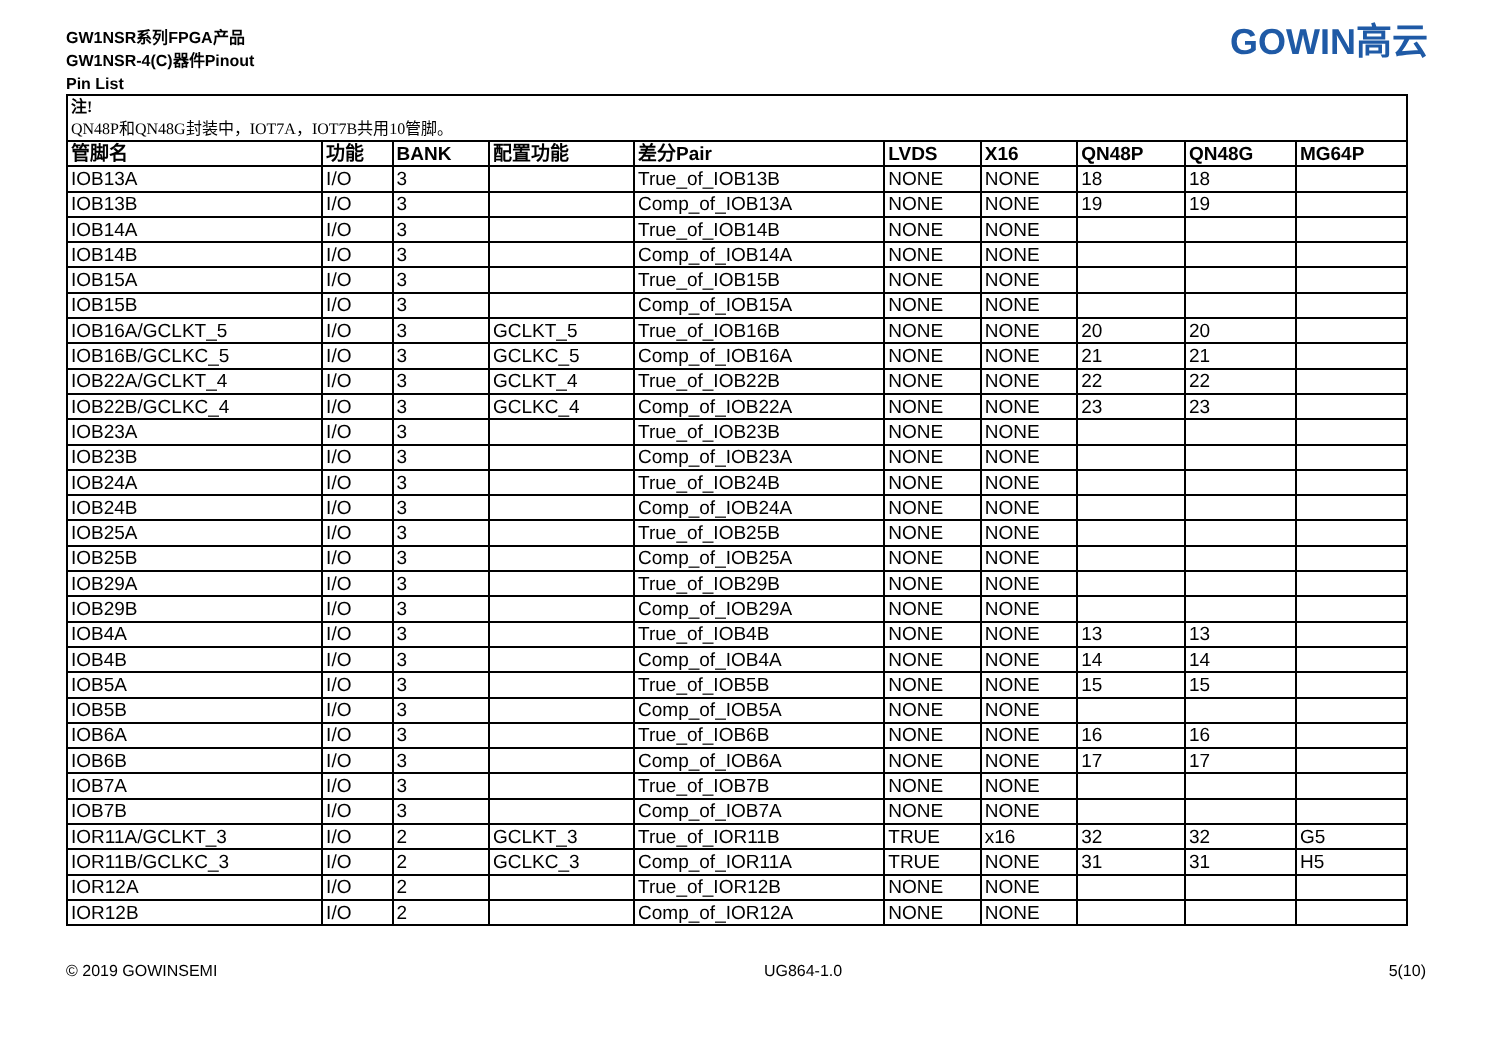GW1NSR系列FPGA产品
GW1NSR-4(C)器件Pinout
Pin List
GOWIN高云
| 注! QN48P和QN48G封装中，IOT7A，IOT7B共用10管脚。 | | | | | | | | | |
| 管脚名 | 功能 | BANK | 配置功能 | 差分Pair | LVDS | X16 | QN48P | QN48G | MG64P |
| IOB13A | I/O | 3 | | True_of_IOB13B | NONE | NONE | 18 | 18 | |
| IOB13B | I/O | 3 | | Comp_of_IOB13A | NONE | NONE | 19 | 19 | |
| IOB14A | I/O | 3 | | True_of_IOB14B | NONE | NONE | | | |
| IOB14B | I/O | 3 | | Comp_of_IOB14A | NONE | NONE | | | |
| IOB15A | I/O | 3 | | True_of_IOB15B | NONE | NONE | | | |
| IOB15B | I/O | 3 | | Comp_of_IOB15A | NONE | NONE | | | |
| IOB16A/GCLKT_5 | I/O | 3 | GCLKT_5 | True_of_IOB16B | NONE | NONE | 20 | 20 | |
| IOB16B/GCLKC_5 | I/O | 3 | GCLKC_5 | Comp_of_IOB16A | NONE | NONE | 21 | 21 | |
| IOB22A/GCLKT_4 | I/O | 3 | GCLKT_4 | True_of_IOB22B | NONE | NONE | 22 | 22 | |
| IOB22B/GCLKC_4 | I/O | 3 | GCLKC_4 | Comp_of_IOB22A | NONE | NONE | 23 | 23 | |
| IOB23A | I/O | 3 | | True_of_IOB23B | NONE | NONE | | | |
| IOB23B | I/O | 3 | | Comp_of_IOB23A | NONE | NONE | | | |
| IOB24A | I/O | 3 | | True_of_IOB24B | NONE | NONE | | | |
| IOB24B | I/O | 3 | | Comp_of_IOB24A | NONE | NONE | | | |
| IOB25A | I/O | 3 | | True_of_IOB25B | NONE | NONE | | | |
| IOB25B | I/O | 3 | | Comp_of_IOB25A | NONE | NONE | | | |
| IOB29A | I/O | 3 | | True_of_IOB29B | NONE | NONE | | | |
| IOB29B | I/O | 3 | | Comp_of_IOB29A | NONE | NONE | | | |
| IOB4A | I/O | 3 | | True_of_IOB4B | NONE | NONE | 13 | 13 | |
| IOB4B | I/O | 3 | | Comp_of_IOB4A | NONE | NONE | 14 | 14 | |
| IOB5A | I/O | 3 | | True_of_IOB5B | NONE | NONE | 15 | 15 | |
| IOB5B | I/O | 3 | | Comp_of_IOB5A | NONE | NONE | | | |
| IOB6A | I/O | 3 | | True_of_IOB6B | NONE | NONE | 16 | 16 | |
| IOB6B | I/O | 3 | | Comp_of_IOB6A | NONE | NONE | 17 | 17 | |
| IOB7A | I/O | 3 | | True_of_IOB7B | NONE | NONE | | | |
| IOB7B | I/O | 3 | | Comp_of_IOB7A | NONE | NONE | | | |
| IOR11A/GCLKT_3 | I/O | 2 | GCLKT_3 | True_of_IOR11B | TRUE | x16 | 32 | 32 | G5 |
| IOR11B/GCLKC_3 | I/O | 2 | GCLKC_3 | Comp_of_IOR11A | TRUE | NONE | 31 | 31 | H5 |
| IOR12A | I/O | 2 | | True_of_IOR12B | NONE | NONE | | | |
| IOR12B | I/O | 2 | | Comp_of_IOR12A | NONE | NONE | | | |
© 2019 GOWINSEMI UG864-1.0 5(10)